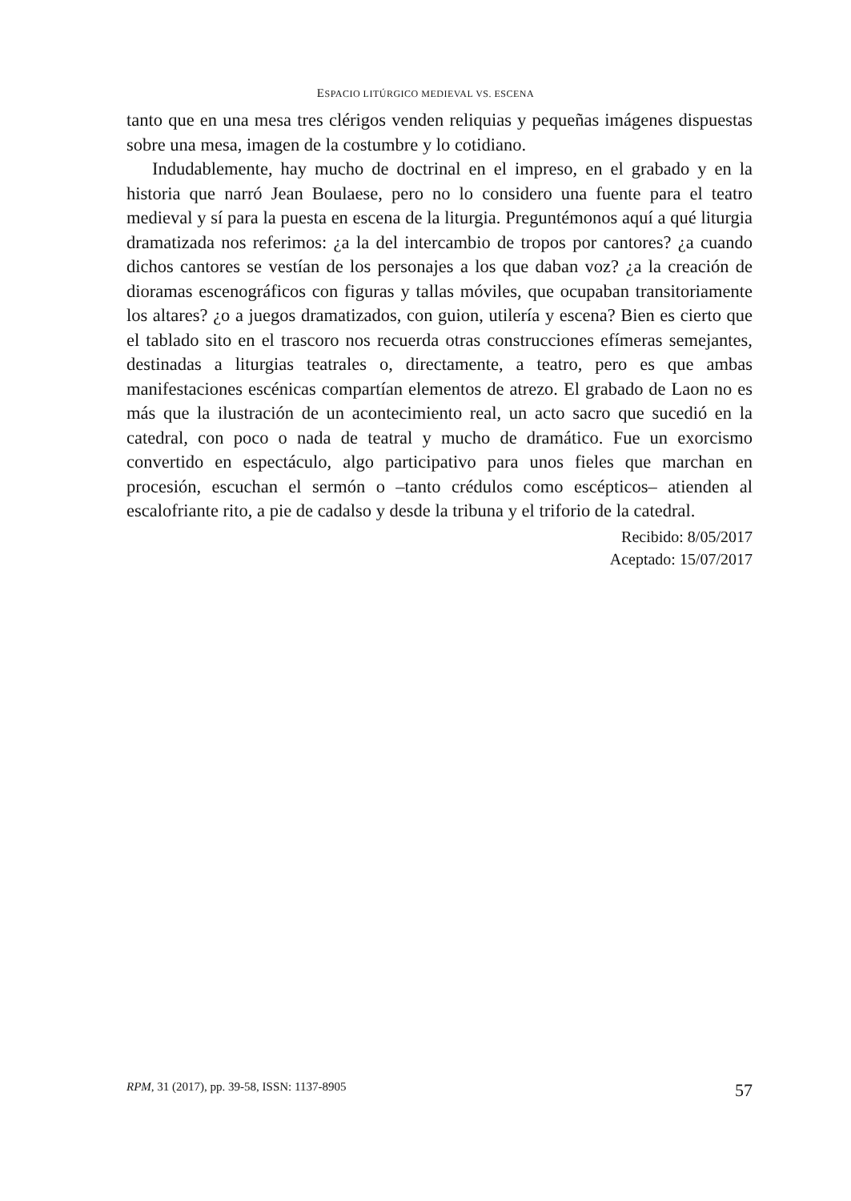ESPACIO LITÚRGICO MEDIEVAL VS. ESCENA
tanto que en una mesa tres clérigos venden reliquias y pequeñas imágenes dispuestas sobre una mesa, imagen de la costumbre y lo cotidiano.
Indudablemente, hay mucho de doctrinal en el impreso, en el grabado y en la historia que narró Jean Boulaese, pero no lo considero una fuente para el teatro medieval y sí para la puesta en escena de la liturgia. Preguntémonos aquí a qué liturgia dramatizada nos referimos: ¿a la del intercambio de tropos por cantores? ¿a cuando dichos cantores se vestían de los personajes a los que daban voz? ¿a la creación de dioramas escenográficos con figuras y tallas móviles, que ocupaban transitoriamente los altares? ¿o a juegos dramatizados, con guion, utilería y escena? Bien es cierto que el tablado sito en el trascoro nos recuerda otras construcciones efímeras semejantes, destinadas a liturgias teatrales o, directamente, a teatro, pero es que ambas manifestaciones escénicas compartían elementos de atrezo. El grabado de Laon no es más que la ilustración de un acontecimiento real, un acto sacro que sucedió en la catedral, con poco o nada de teatral y mucho de dramático. Fue un exorcismo convertido en espectáculo, algo participativo para unos fieles que marchan en procesión, escuchan el sermón o –tanto crédulos como escépticos– atienden al escalofriante rito, a pie de cadalso y desde la tribuna y el triforio de la catedral.
Recibido: 8/05/2017
Aceptado: 15/07/2017
RPM, 31 (2017), pp. 39-58, ISSN: 1137-8905 57